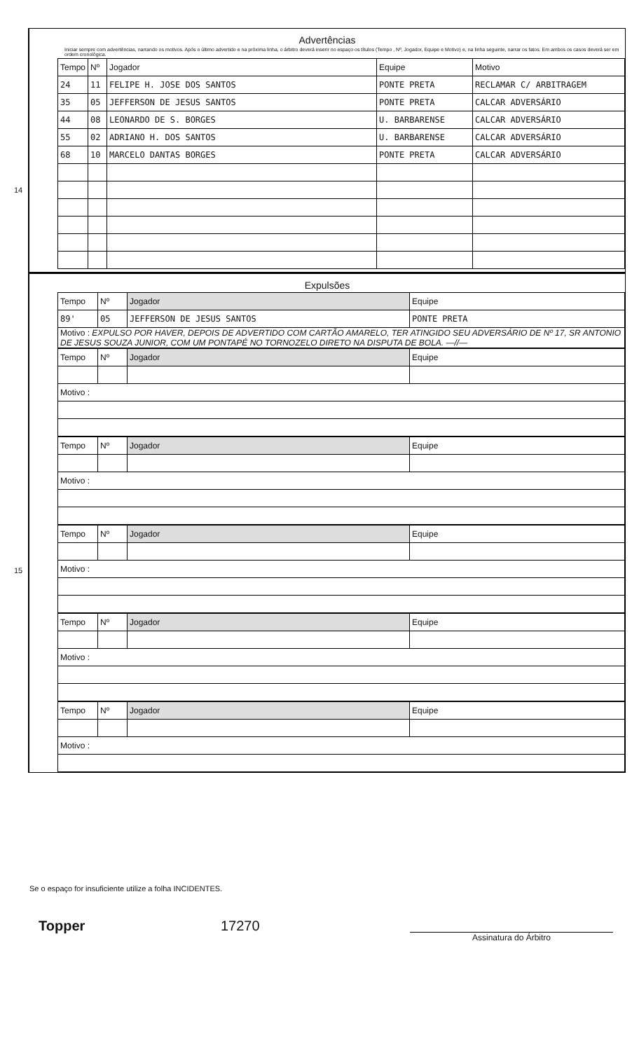Advertências
Iniciar sempre com advertências, narrando os motivos. Após o último advertido e na próxima linha, o árbitro deverá inserir no espaço os títulos (Tempo , Nº, Jogador, Equipe e Motivo) e, na linha seguinte, narrar os fatos. Em ambos os casos deverá ser em ordem cronológica.
| Tempo | Nº | Jogador | Equipe | Motivo |
| --- | --- | --- | --- | --- |
| 24 | 11 | FELIPE H. JOSE DOS SANTOS | PONTE PRETA | RECLAMAR C/ ARBITRAGEM |
| 35 | 05 | JEFFERSON DE JESUS SANTOS | PONTE PRETA | CALCAR ADVERSÁRIO |
| 44 | 08 | LEONARDO DE S. BORGES | U. BARBARENSE | CALCAR ADVERSÁRIO |
| 55 | 02 | ADRIANO H. DOS SANTOS | U. BARBARENSE | CALCAR ADVERSÁRIO |
| 68 | 10 | MARCELO DANTAS BORGES | PONTE PRETA | CALCAR ADVERSÁRIO |
Expulsões
| Tempo | Nº | Jogador | Equipe |
| --- | --- | --- | --- |
| 89' | 05 | JEFFERSON DE JESUS SANTOS | PONTE PRETA |
| Motivo : EXPULSO POR HAVER, DEPOIS DE ADVERTIDO COM CARTÃO AMARELO, TER ATINGIDO SEU ADVERSÁRIO DE Nº 17, SR ANTONIO DE JESUS SOUZA JUNIOR, COM UM PONTAPÉ NO TORNOZELO DIRETO NA DISPUTA DE BOLA. —//— | | | |
| Tempo | Nº | Jogador | Equipe |
| --- | --- | --- | --- |
| Motivo : | | | |
| Tempo | Nº | Jogador | Equipe |
| --- | --- | --- | --- |
| Motivo : | | | |
| Tempo | Nº | Jogador | Equipe |
| --- | --- | --- | --- |
| Motivo : | | | |
| Tempo | Nº | Jogador | Equipe |
| --- | --- | --- | --- |
| Motivo : | | | |
| Tempo | Nº | Jogador | Equipe |
| --- | --- | --- | --- |
| Motivo : | | | |
14
15
Se o espaço for insuficiente utilize a folha INCIDENTES.
Topper 17270
Assinatura do Árbitro